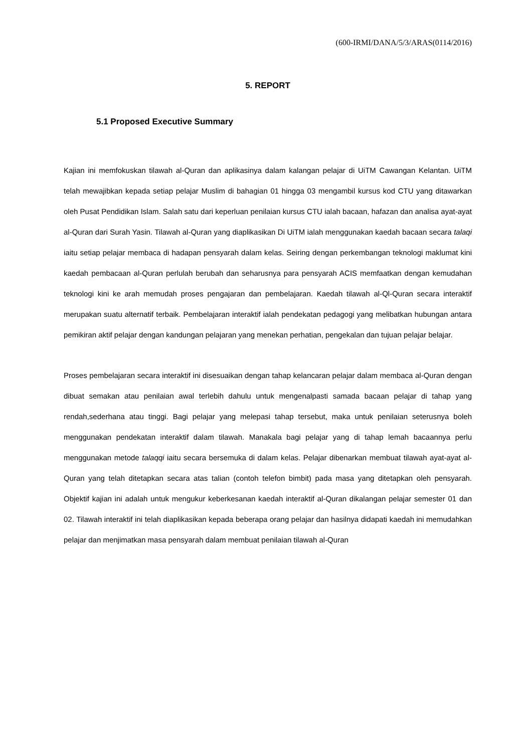(600-IRMI/DANA/5/3/ARAS(0114/2016)
5. REPORT
5.1 Proposed Executive Summary
Kajian ini memfokuskan tilawah al-Quran dan aplikasinya dalam kalangan pelajar di UiTM Cawangan Kelantan. UiTM telah mewajibkan kepada setiap pelajar Muslim di bahagian 01 hingga 03 mengambil kursus kod CTU yang ditawarkan oleh Pusat Pendidikan Islam. Salah satu dari keperluan penilaian kursus CTU ialah bacaan, hafazan dan analisa ayat-ayat al-Quran dari Surah Yasin. Tilawah al-Quran yang diaplikasikan Di UiTM ialah menggunakan kaedah bacaan secara talaqi iaitu setiap pelajar membaca di hadapan pensyarah dalam kelas. Seiring dengan perkembangan teknologi maklumat kini kaedah pembacaan al-Quran perlulah berubah dan seharusnya para pensyarah ACIS memfaatkan dengan kemudahan teknologi kini ke arah memudah proses pengajaran dan pembelajaran. Kaedah tilawah al-Ql-Quran secara interaktif merupakan suatu alternatif terbaik. Pembelajaran interaktif ialah pendekatan pedagogi yang melibatkan hubungan antara pemikiran aktif pelajar dengan kandungan pelajaran yang menekan perhatian, pengekalan dan tujuan pelajar belajar.
Proses pembelajaran secara interaktif ini disesuaikan dengan tahap kelancaran pelajar dalam membaca al-Quran dengan dibuat semakan atau penilaian awal terlebih dahulu untuk mengenalpasti samada bacaan pelajar di tahap yang rendah,sederhana atau tinggi. Bagi pelajar yang melepasi tahap tersebut, maka untuk penilaian seterusnya boleh menggunakan pendekatan interaktif dalam tilawah. Manakala bagi pelajar yang di tahap lemah bacaannya perlu menggunakan metode talaqqi iaitu secara bersemuka di dalam kelas. Pelajar dibenarkan membuat tilawah ayat-ayat al-Quran yang telah ditetapkan secara atas talian (contoh telefon bimbit) pada masa yang ditetapkan oleh pensyarah. Objektif kajian ini adalah untuk mengukur keberkesanan kaedah interaktif al-Quran dikalangan pelajar semester 01 dan 02. Tilawah interaktif ini telah diaplikasikan kepada beberapa orang pelajar dan hasilnya didapati kaedah ini memudahkan pelajar dan menjimatkan masa pensyarah dalam membuat penilaian tilawah al-Quran